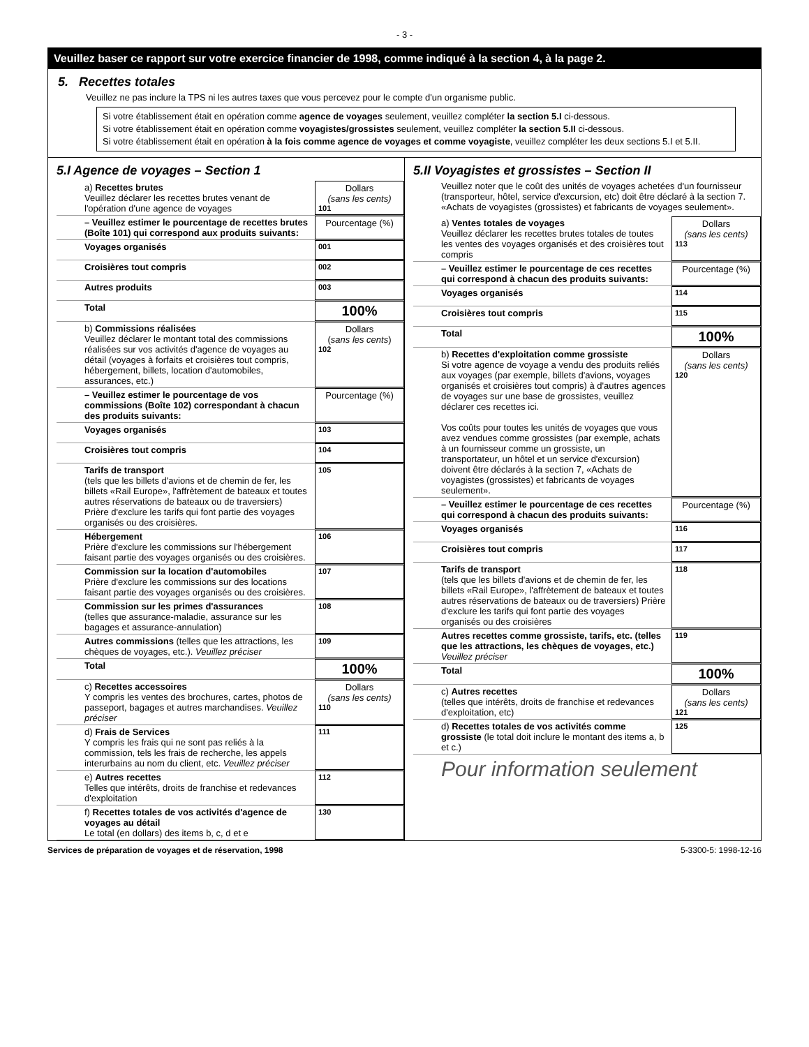- 3 -
Veuillez baser ce rapport sur votre exercice financier de 1998, comme indiqué à la section 4, à la page 2.
5. Recettes totales
Veuillez ne pas inclure la TPS ni les autres taxes que vous percevez pour le compte d'un organisme public.
Si votre établissement était en opération comme agence de voyages seulement, veuillez compléter la section 5.I ci-dessous.
Si votre établissement était en opération comme voyagistes/grossistes seulement, veuillez compléter la section 5.II ci-dessous.
Si votre établissement était en opération à la fois comme agence de voyages et comme voyagiste, veuillez compléter les deux sections 5.I et 5.II.
5.I Agence de voyages – Section 1
a) Recettes brutes
Veuillez déclarer les recettes brutes venant de l'opération d'une agence de voyages
Dollars
(sans les cents)
101
– Veuillez estimer le pourcentage de recettes brutes (Boîte 101) qui correspond aux produits suivants:
Pourcentage (%)
Voyages organisés
001
Croisières tout compris
002
Autres produits
003
Total
100%
b) Commissions réalisées
Veuillez déclarer le montant total des commissions réalisées sur vos activités d'agence de voyages au détail (voyages à forfaits et croisières tout compris, hébergement, billets, location d'automobiles, assurances, etc.)
Dollars
(sans les cents)
102
– Veuillez estimer le pourcentage de vos commissions (Boîte 102) correspondant à chacun des produits suivants:
Pourcentage (%)
Voyages organisés
103
Croisières tout compris
104
Tarifs de transport
(tels que les billets d'avions et de chemin de fer, les billets «Rail Europe», l'affrètement de bateaux et toutes autres réservations de bateaux ou de traversiers)
Prière d'exclure les tarifs qui font partie des voyages organisés ou des croisières.
105
Hébergement
Prière d'exclure les commissions sur l'hébergement faisant partie des voyages organisés ou des croisières.
106
Commission sur la location d'automobiles
Prière d'exclure les commissions sur des locations faisant partie des voyages organisés ou des croisières.
107
Commission sur les primes d'assurances
(telles que assurance-maladie, assurance sur les bagages et assurance-annulation)
108
Autres commissions (telles que les attractions, les chèques de voyages, etc.). Veuillez préciser
109
Total
100%
c) Recettes accessoires
Y compris les ventes des brochures, cartes, photos de passeport, bagages et autres marchandises. Veuillez préciser
Dollars
(sans les cents)
110
d) Frais de Services
Y compris les frais qui ne sont pas reliés à la commission, tels les frais de recherche, les appels interurbains au nom du client, etc. Veuillez préciser
111
e) Autres recettes
Telles que intérêts, droits de franchise et redevances d'exploitation
112
f) Recettes totales de vos activités d'agence de voyages au détail
Le total (en dollars) des items b, c, d et e
130
5.II Voyagistes et grossistes – Section II
Veuillez noter que le coût des unités de voyages achetées d'un fournisseur (transporteur, hôtel, service d'excursion, etc) doit être déclaré à la section 7. «Achats de voyagistes (grossistes) et fabricants de voyages seulement».
a) Ventes totales de voyages
Veuillez déclarer les recettes brutes totales de toutes les ventes des voyages organisés et des croisières tout compris
Dollars
(sans les cents)
113
– Veuillez estimer le pourcentage de ces recettes qui correspond à chacun des produits suivants:
Pourcentage (%)
Voyages organisés
114
Croisières tout compris
115
Total
100%
b) Recettes d'exploitation comme grossiste
Si votre agence de voyage a vendu des produits reliés aux voyages (par exemple, billets d'avions, voyages organisés et croisières tout compris) à d'autres agences de voyages sur une base de grossistes, veuillez déclarer ces recettes ici.
Vos coûts pour toutes les unités de voyages que vous avez vendues comme grossistes (par exemple, achats à un fournisseur comme un grossiste, un transportateur, un hôtel et un service d'excursion) doivent être déclarés à la section 7, «Achats de voyagistes (grossistes) et fabricants de voyages seulement».
Dollars
(sans les cents)
120
– Veuillez estimer le pourcentage de ces recettes qui correspond à chacun des produits suivants:
Pourcentage (%)
Voyages organisés
116
Croisières tout compris
117
Tarifs de transport
(tels que les billets d'avions et de chemin de fer, les billets «Rail Europe», l'affrètement de bateaux et toutes autres réservations de bateaux ou de traversiers) Prière d'exclure les tarifs qui font partie des voyages organisés ou des croisières
118
Autres recettes comme grossiste, tarifs, etc. (telles que les attractions, les chèques de voyages, etc.) Veuillez préciser
119
Total
100%
c) Autres recettes
(telles que intérêts, droits de franchise et redevances d'exploitation, etc)
Dollars
(sans les cents)
121
d) Recettes totales de vos activités comme grossiste (le total doit inclure le montant des items a, b et c.)
125
Pour information seulement
Services de préparation de voyages et de réservation, 1998 5-3300-5: 1998-12-16